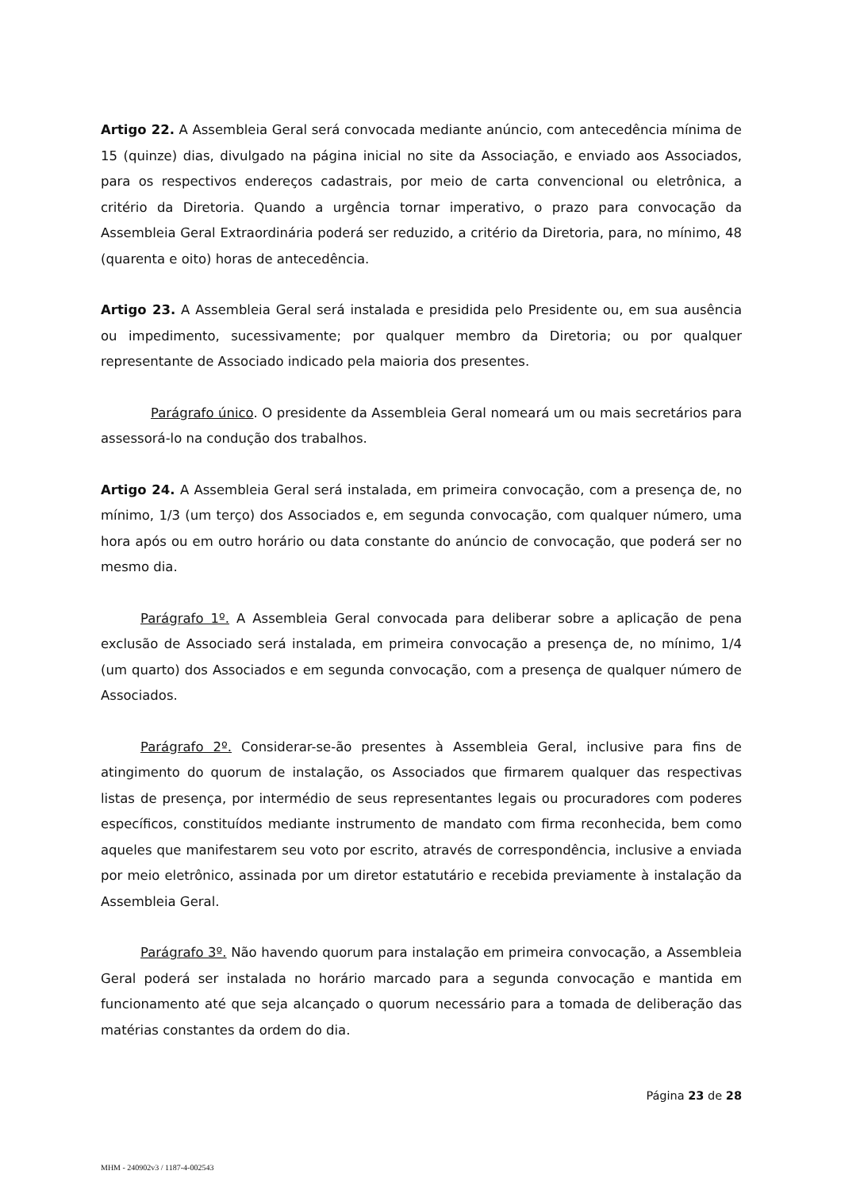Artigo 22. A Assembleia Geral será convocada mediante anúncio, com antecedência mínima de 15 (quinze) dias, divulgado na página inicial no site da Associação, e enviado aos Associados, para os respectivos endereços cadastrais, por meio de carta convencional ou eletrônica, a critério da Diretoria. Quando a urgência tornar imperativo, o prazo para convocação da Assembleia Geral Extraordinária poderá ser reduzido, a critério da Diretoria, para, no mínimo, 48 (quarenta e oito) horas de antecedência.
Artigo 23. A Assembleia Geral será instalada e presidida pelo Presidente ou, em sua ausência ou impedimento, sucessivamente; por qualquer membro da Diretoria; ou por qualquer representante de Associado indicado pela maioria dos presentes.
Parágrafo único. O presidente da Assembleia Geral nomeará um ou mais secretários para assessorá-lo na condução dos trabalhos.
Artigo 24. A Assembleia Geral será instalada, em primeira convocação, com a presença de, no mínimo, 1/3 (um terço) dos Associados e, em segunda convocação, com qualquer número, uma hora após ou em outro horário ou data constante do anúncio de convocação, que poderá ser no mesmo dia.
Parágrafo 1º. A Assembleia Geral convocada para deliberar sobre a aplicação de pena exclusão de Associado será instalada, em primeira convocação a presença de, no mínimo, 1/4 (um quarto) dos Associados e em segunda convocação, com a presença de qualquer número de Associados.
Parágrafo 2º. Considerar-se-ão presentes à Assembleia Geral, inclusive para fins de atingimento do quorum de instalação, os Associados que firmarem qualquer das respectivas listas de presença, por intermédio de seus representantes legais ou procuradores com poderes específicos, constituídos mediante instrumento de mandato com firma reconhecida, bem como aqueles que manifestarem seu voto por escrito, através de correspondência, inclusive a enviada por meio eletrônico, assinada por um diretor estatutário e recebida previamente à instalação da Assembleia Geral.
Parágrafo 3º. Não havendo quorum para instalação em primeira convocação, a Assembleia Geral poderá ser instalada no horário marcado para a segunda convocação e mantida em funcionamento até que seja alcançado o quorum necessário para a tomada de deliberação das matérias constantes da ordem do dia.
Página 23 de 28
MHM - 240902v3 / 1187-4-002543